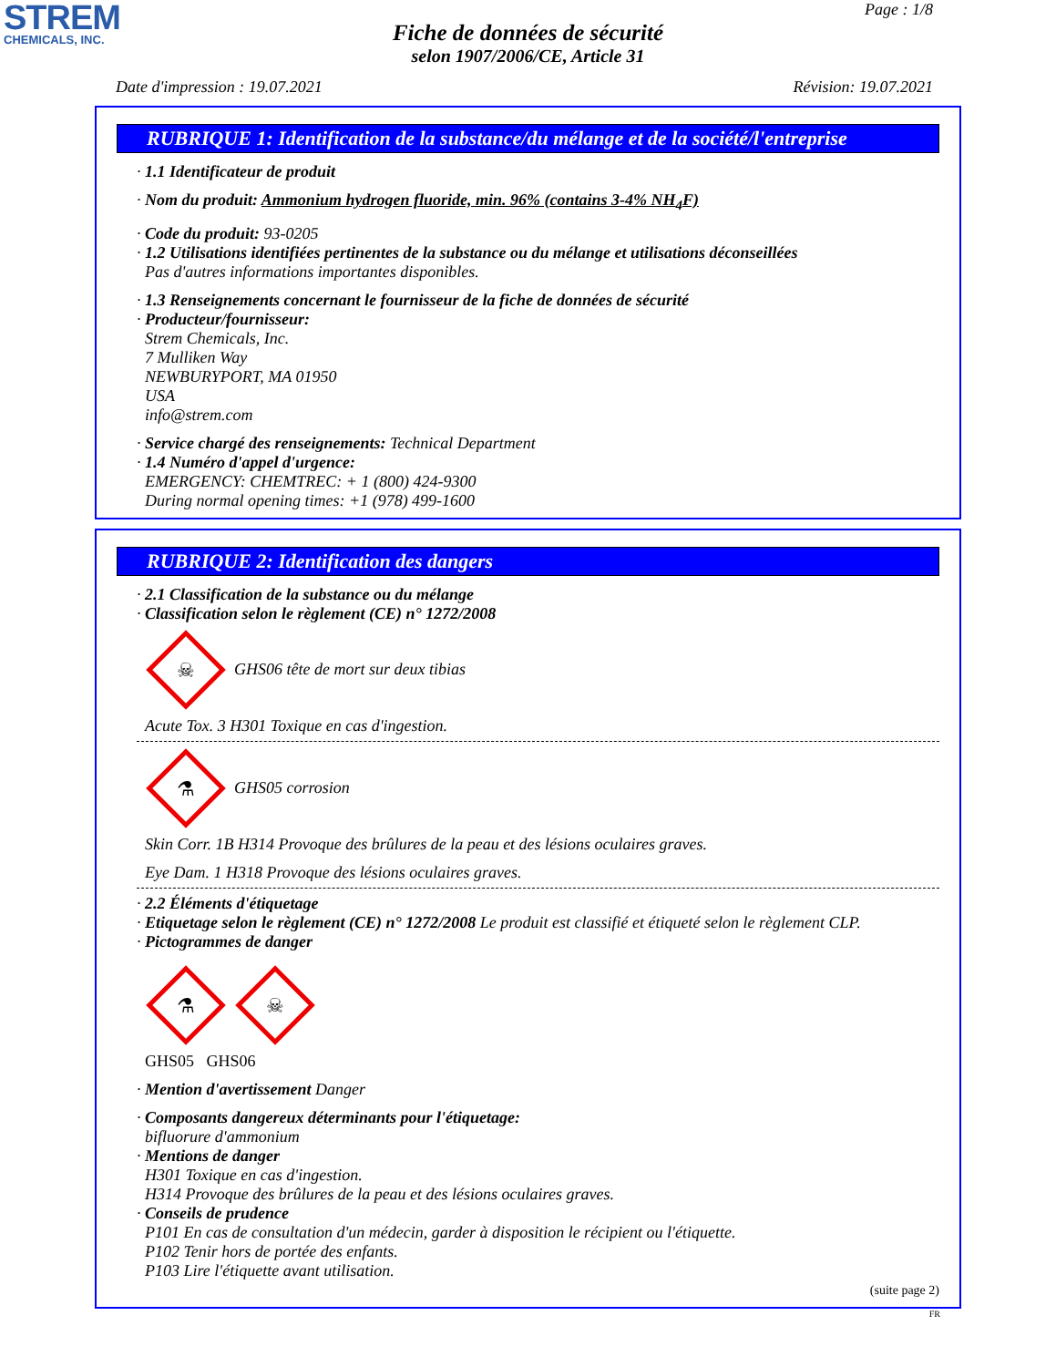STREM
CHEMICALS, INC.
Page : 1/8
Fiche de données de sécurité
selon 1907/2006/CE, Article 31
Date d'impression : 19.07.2021 Révision: 19.07.2021
RUBRIQUE 1: Identification de la substance/du mélange et de la société/l'entreprise
· 1.1 Identificateur de produit
· Nom du produit: Ammonium hydrogen fluoride, min. 96% (contains 3-4% NH<sub>4</sub>F)
· Code du produit: 93-0205
· 1.2 Utilisations identifiées pertinentes de la substance ou du mélange et utilisations déconseillées
Pas d'autres informations importantes disponibles.
· 1.3 Renseignements concernant le fournisseur de la fiche de données de sécurité
· Producteur/fournisseur:
Strem Chemicals, Inc.
7 Mulliken Way
NEWBURYPORT, MA 01950
USA
info@strem.com
· Service chargé des renseignements: Technical Department
· 1.4 Numéro d'appel d'urgence:
EMERGENCY: CHEMTREC: + 1 (800) 424-9300
During normal opening times: +1 (978) 499-1600
RUBRIQUE 2: Identification des dangers
· 2.1 Classification de la substance ou du mélange
· Classification selon le règlement (CE) n° 1272/2008
☠
GHS06 tête de mort sur deux tibias
Acute Tox. 3 H301 Toxique en cas d'ingestion.
⚗
GHS05 corrosion
Skin Corr. 1B H314 Provoque des brûlures de la peau et des lésions oculaires graves.
Eye Dam. 1 H318 Provoque des lésions oculaires graves.
· 2.2 Éléments d'étiquetage
· Etiquetage selon le règlement (CE) n° 1272/2008 Le produit est classifié et étiqueté selon le règlement CLP.
· Pictogrammes de danger
⚗
☠
GHS05 GHS06
· Mention d'avertissement Danger
· Composants dangereux déterminants pour l'étiquetage:
bifluorure d'ammonium
· Mentions de danger
H301 Toxique en cas d'ingestion.
H314 Provoque des brûlures de la peau et des lésions oculaires graves.
· Conseils de prudence
P101 En cas de consultation d'un médecin, garder à disposition le récipient ou l'étiquette.
P102 Tenir hors de portée des enfants.
P103 Lire l'étiquette avant utilisation.
(suite page 2)
FR